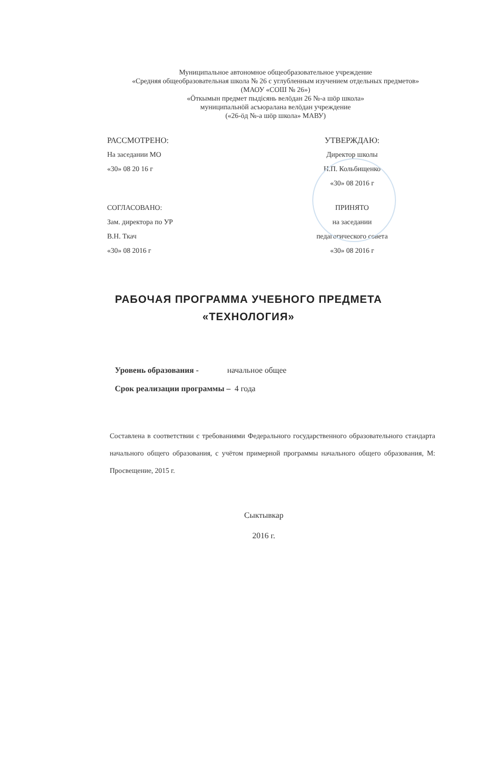Муниципальное автономное общеобразовательное учреждение
«Средняя общеобразовательная школа № 26 с углубленным изучением отдельных предметов»
(МАОУ «СОШ № 26»)
«Öткымын предмет пыдiсянь велöдан 26 №-а шöр школа»
муниципальнöй асъюралана велöдан учреждение
(«26-öд №-а шöр школа» МАВУ)
РАССМОТРЕНО:
На заседании МО
«30» 08 20 16 г
УТВЕРЖДАЮ:
Директор школы
Н.П. Кольбищенко
«30» 08 2016 г
СОГЛАСОВАНО:
Зам. директора по УР
В.Н. Ткач
«30» 08 2016 г
ПРИНЯТО
на заседании
педагогического совета
«30» 08 2016 г
РАБОЧАЯ ПРОГРАММА УЧЕБНОГО ПРЕДМЕТА
«ТЕХНОЛОГИЯ»
Уровень образования - начальное общее
Срок реализации программы – 4 года
Составлена в соответствии с требованиями Федерального государственного образовательного стандарта начального общего образования, с учётом примерной программы начального общего образования, М: Просвещение, 2015 г.
Сыктывкар
2016 г.